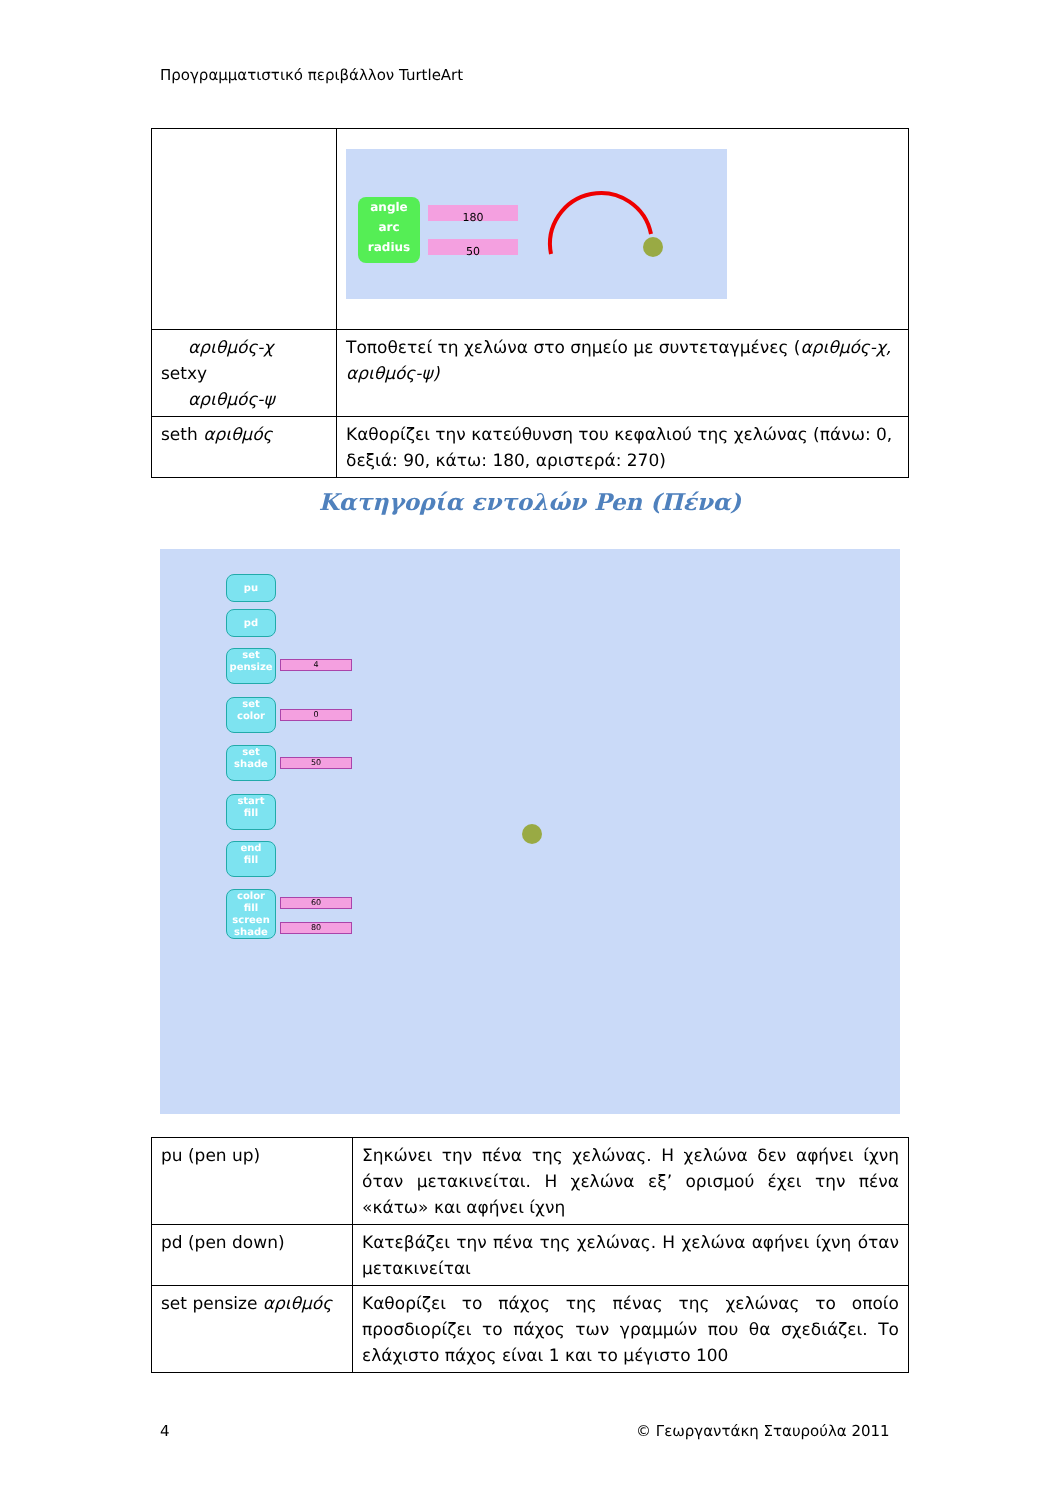Προγραμματιστικό περιβάλλον TurtleArt
| | angle arc radius 180 50 |
| αριθμός-χ setxy αριθμός-ψ | Τοποθετεί τη χελώνα στο σημείο με συντεταγμένες ( αριθμός-χ, αριθμός-ψ) |
| seth αριθμός | Καθορίζει την κατεύθυνση του κεφαλιού της χελώνας (πάνω: 0, δεξιά: 90, κάτω: 180, αριστερά: 270) |
Κατηγορία εντολών Pen (Πένα)
pu
pd
set
pensize
4
set
color
0
set
shade
50
start
fill
end
fill
color
fill
screen
shade
60
80
| pu (pen up) | Σηκώνει την πένα της χελώνας. Η χελώνα δεν αφήνει ίχνη όταν μετακινείται. Η χελώνα εξ’ ορισμού έχει την πένα «κάτω» και αφήνει ίχνη |
| pd (pen down) | Κατεβάζει την πένα της χελώνας. Η χελώνα αφήνει ίχνη όταν μετακινείται |
| set pensize αριθμός | Καθορίζει το πάχος της πένας της χελώνας το οποίο προσδιορίζει το πάχος των γραμμών που θα σχεδιάζει. Το ελάχιστο πάχος είναι 1 και το μέγιστο 100 |
4 © Γεωργαντάκη Σταυρούλα 2011